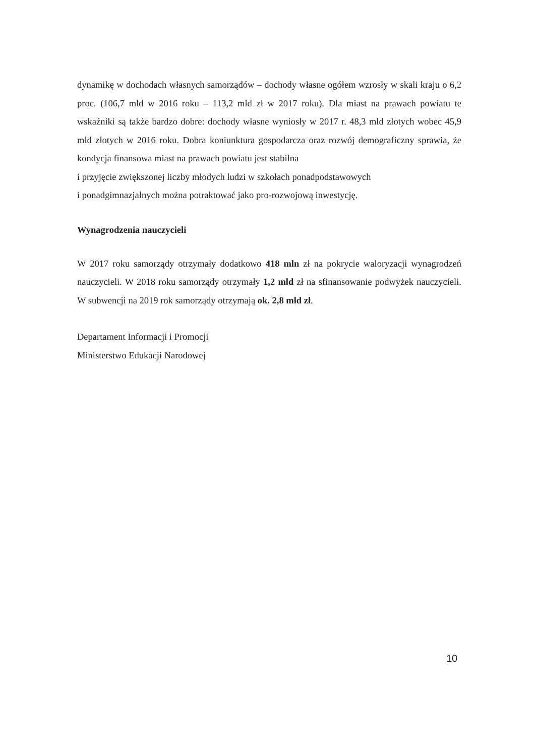dynamikę w dochodach własnych samorządów – dochody własne ogółem wzrosły w skali kraju o 6,2 proc. (106,7 mld w 2016 roku – 113,2 mld zł w 2017 roku). Dla miast na prawach powiatu te wskaźniki są także bardzo dobre: dochody własne wyniosły w 2017 r. 48,3 mld złotych wobec 45,9 mld złotych w 2016 roku. Dobra koniunktura gospodarcza oraz rozwój demograficzny sprawia, że kondycja finansowa miast na prawach powiatu jest stabilna
i przyjęcie zwiększonej liczby młodych ludzi w szkołach ponadpodstawowych
i ponadgimnazjalnych można potraktować jako pro-rozwojową inwestycję.
Wynagrodzenia nauczycieli
W 2017 roku samorządy otrzymały dodatkowo 418 mln zł na pokrycie waloryzacji wynagrodzeń nauczycieli. W 2018 roku samorządy otrzymały 1,2 mld zł na sfinansowanie podwyżek nauczycieli. W subwencji na 2019 rok samorządy otrzymają ok. 2,8 mld zł.
Departament Informacji i Promocji
Ministerstwo Edukacji Narodowej
10